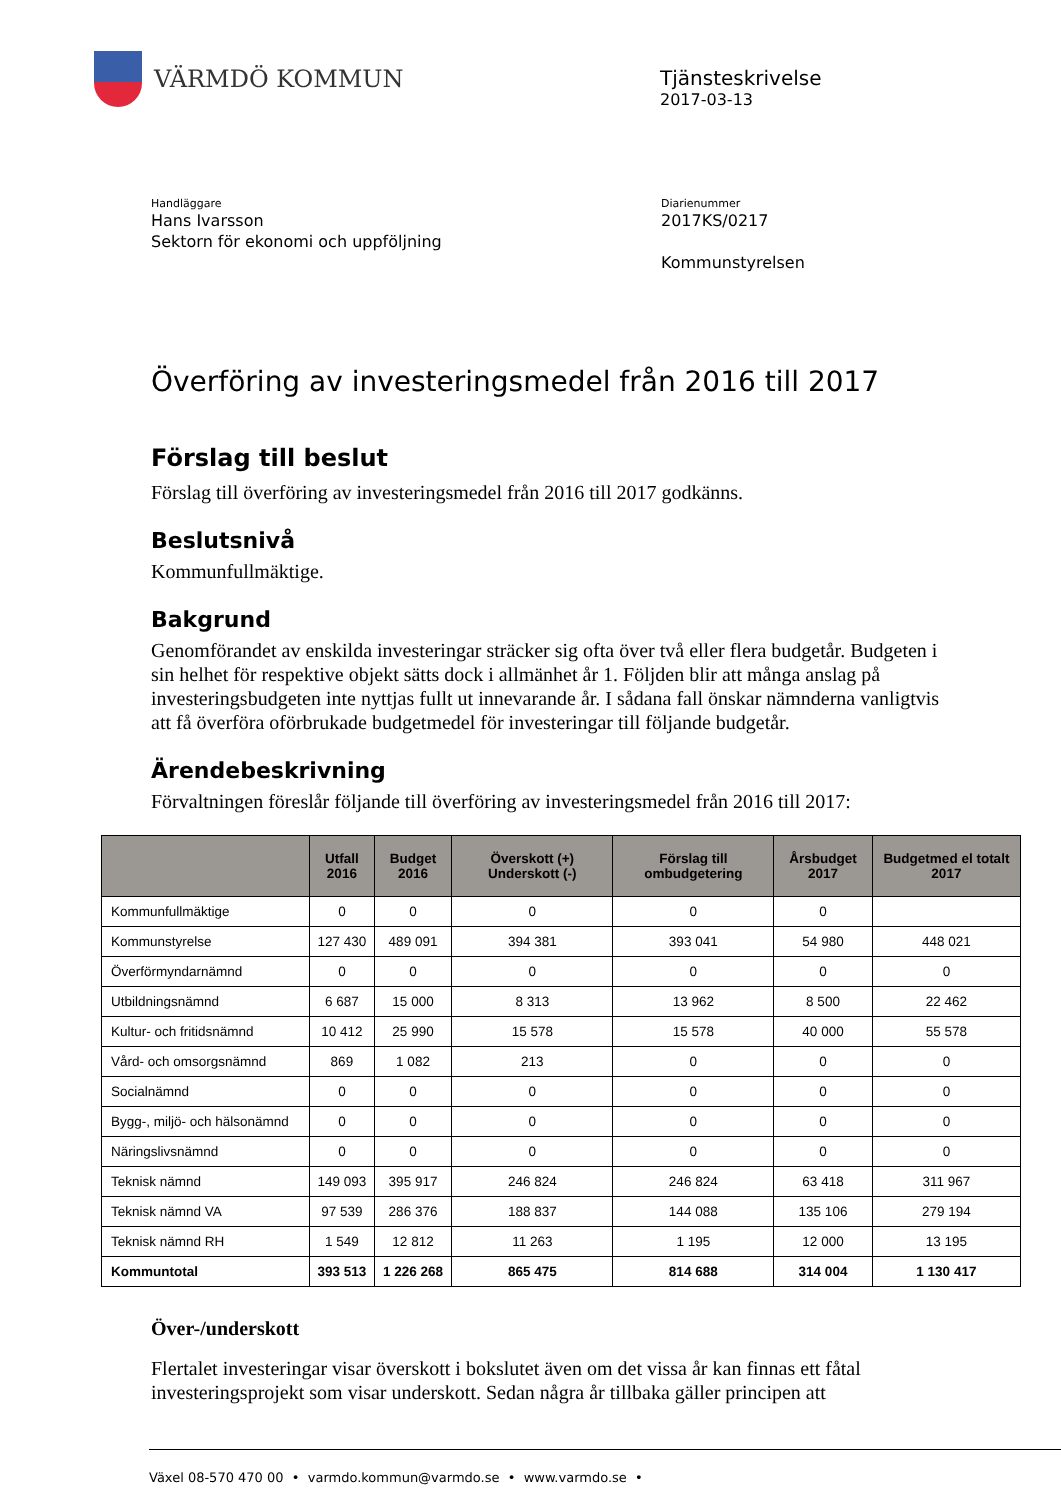VÄRMDÖ KOMMUN
Tjänsteskrivelse
2017-03-13
Handläggare
Hans Ivarsson
Sektorn för ekonomi och uppföljning
Diarienummer
2017KS/0217
Kommunstyrelsen
Överföring av investeringsmedel från 2016 till 2017
Förslag till beslut
Förslag till överföring av investeringsmedel från 2016 till 2017 godkänns.
Beslutsnivå
Kommunfullmäktige.
Bakgrund
Genomförandet av enskilda investeringar sträcker sig ofta över två eller flera budgetår. Budgeten i sin helhet för respektive objekt sätts dock i allmänhet år 1. Följden blir att många anslag på investeringsbudgeten inte nyttjas fullt ut innevarande år. I sådana fall önskar nämnderna vanligtvis att få överföra oförbrukade budgetmedel för investeringar till följande budgetår.
Ärendebeskrivning
Förvaltningen föreslår följande till överföring av investeringsmedel från 2016 till 2017:
| | Utfall 2016 | Budget 2016 | Överskott (+) Underskott (-) | Förslag till ombudgetering | Årsbudget 2017 | Budgetmed el totalt 2017 |
| --- | --- | --- | --- | --- | --- | --- |
| Kommunfullmäktige | 0 | 0 | 0 | 0 | 0 | |
| Kommunstyrelse | 127 430 | 489 091 | 394 381 | 393 041 | 54 980 | 448 021 |
| Överförmyndarnämnd | 0 | 0 | 0 | 0 | 0 | 0 |
| Utbildningsnämnd | 6 687 | 15 000 | 8 313 | 13 962 | 8 500 | 22 462 |
| Kultur- och fritidsnämnd | 10 412 | 25 990 | 15 578 | 15 578 | 40 000 | 55 578 |
| Vård- och omsorgsnämnd | 869 | 1 082 | 213 | 0 | 0 | 0 |
| Socialnämnd | 0 | 0 | 0 | 0 | 0 | 0 |
| Bygg-, miljö- och hälsonämnd | 0 | 0 | 0 | 0 | 0 | 0 |
| Näringslivsnämnd | 0 | 0 | 0 | 0 | 0 | 0 |
| Teknisk nämnd | 149 093 | 395 917 | 246 824 | 246 824 | 63 418 | 311 967 |
| Teknisk nämnd VA | 97 539 | 286 376 | 188 837 | 144 088 | 135 106 | 279 194 |
| Teknisk nämnd RH | 1 549 | 12 812 | 11 263 | 1 195 | 12 000 | 13 195 |
| Kommuntotal | 393 513 | 1 226 268 | 865 475 | 814 688 | 314 004 | 1 130 417 |
Över-/underskott
Flertalet investeringar visar överskott i bokslutet även om det vissa år kan finnas ett fåtal investeringsprojekt som visar underskott. Sedan några år tillbaka gäller principen att
Växel 08-570 470 00 • varmdo.kommun@varmdo.se • www.varmdo.se •